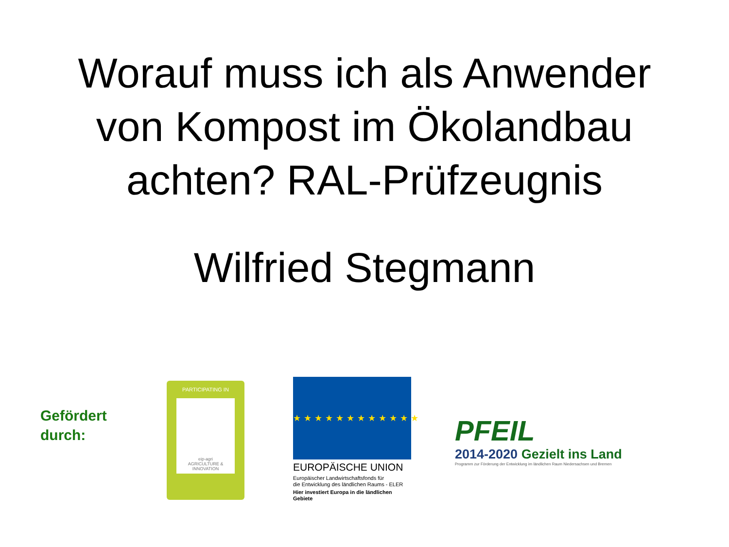Worauf muss ich als Anwender
von Kompost im Ökolandbau
achten? RAL-Prüfzeugnis
Wilfried Stegmann
Gefördert
durch:
PARTICIPATING IN
eip-agri
AGRICULTURE & INNOVATION
★★★★★★★★★★★★
EUROPÄISCHE UNION
Europäischer Landwirtschaftsfonds für
die Entwicklung des ländlichen Raums - ELER
Hier investiert Europa in die ländlichen Gebiete
PFEIL
2014-2020 Gezielt ins Land
Programm zur Förderung der Entwicklung im ländlichen Raum Niedersachsen und Bremen